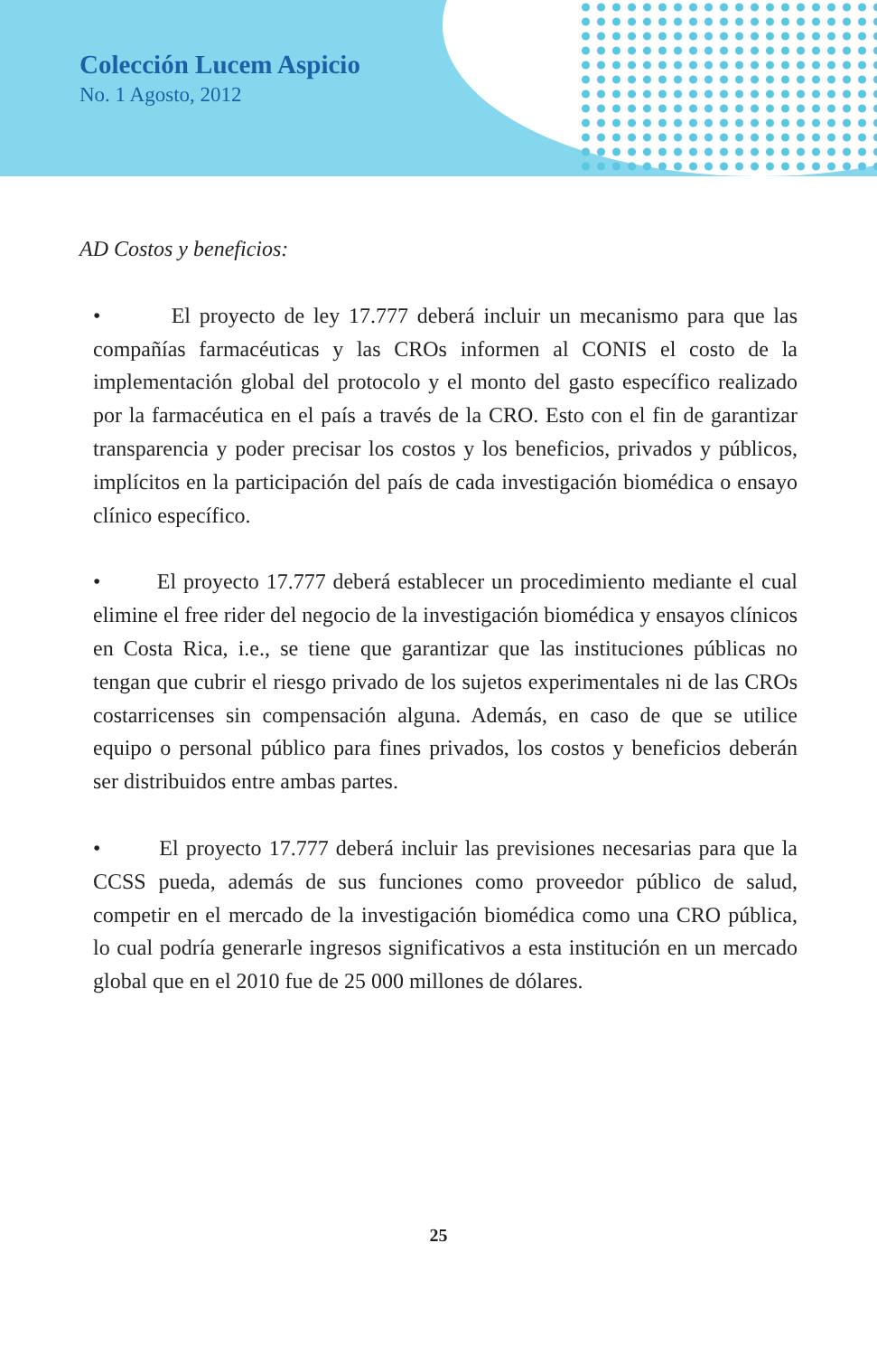Colección Lucem Aspicio
No. 1 Agosto, 2012
AD Costos y beneficios:
• El proyecto de ley 17.777 deberá incluir un mecanismo para que las compañías farmacéuticas y las CROs informen al CONIS el costo de la implementación global del protocolo y el monto del gasto específico realizado por la farmacéutica en el país a través de la CRO. Esto con el fin de garantizar transparencia y poder precisar los costos y los beneficios, privados y públicos, implícitos en la participación del país de cada investigación biomédica o ensayo clínico específico.
• El proyecto 17.777 deberá establecer un procedimiento mediante el cual elimine el free rider del negocio de la investigación biomédica y ensayos clínicos en Costa Rica, i.e., se tiene que garantizar que las instituciones públicas no tengan que cubrir el riesgo privado de los sujetos experimentales ni de las CROs costarricenses sin compensación alguna. Además, en caso de que se utilice equipo o personal público para fines privados, los costos y beneficios deberán ser distribuidos entre ambas partes.
• El proyecto 17.777 deberá incluir las previsiones necesarias para que la CCSS pueda, además de sus funciones como proveedor público de salud, competir en el mercado de la investigación biomédica como una CRO pública, lo cual podría generarle ingresos significativos a esta institución en un mercado global que en el 2010 fue de 25 000 millones de dólares.
25